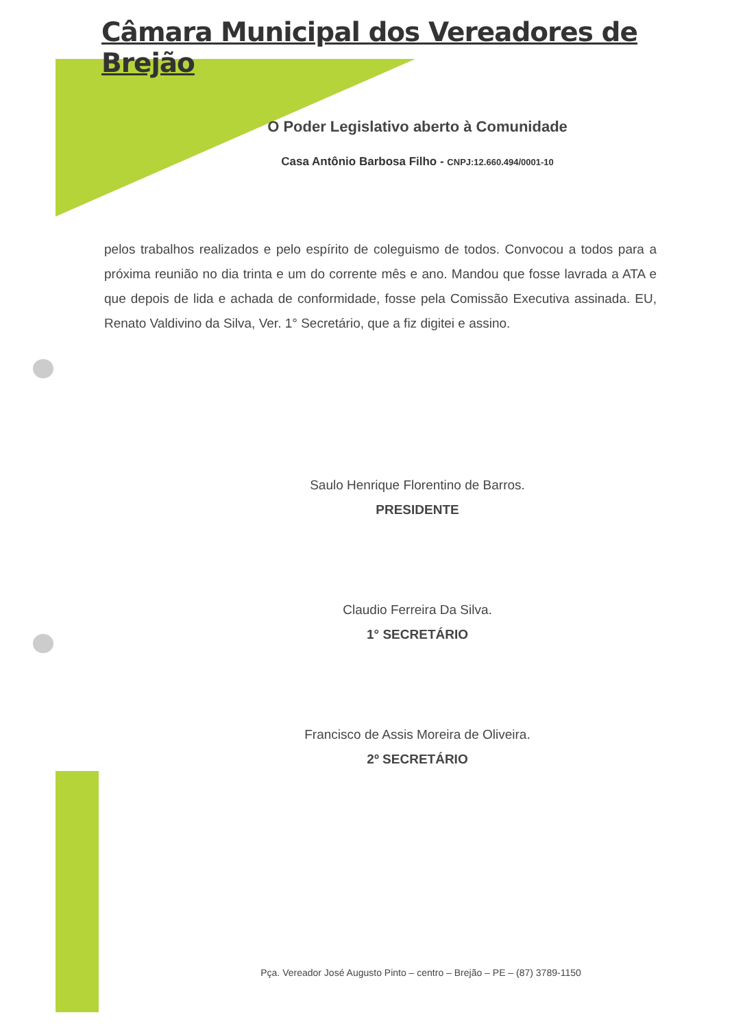Câmara Municipal dos Vereadores de Brejão
O Poder Legislativo aberto à Comunidade
Casa Antônio Barbosa Filho - CNPJ:12.660.494/0001-10
pelos trabalhos realizados e pelo espírito de coleguismo de todos. Convocou a todos para a próxima reunião no dia trinta e um do corrente mês e ano. Mandou que fosse lavrada a ATA e que depois de lida e achada de conformidade, fosse pela Comissão Executiva assinada. EU, Renato Valdivino da Silva, Ver. 1° Secretário, que a fiz digitei e assino.
Saulo Henrique Florentino de Barros.
PRESIDENTE
Claudio Ferreira Da Silva.
1° SECRETÁRIO
Francisco de Assis Moreira de Oliveira.
2º SECRETÁRIO
Pça. Vereador José Augusto Pinto – centro – Brejão – PE – (87) 3789-1150